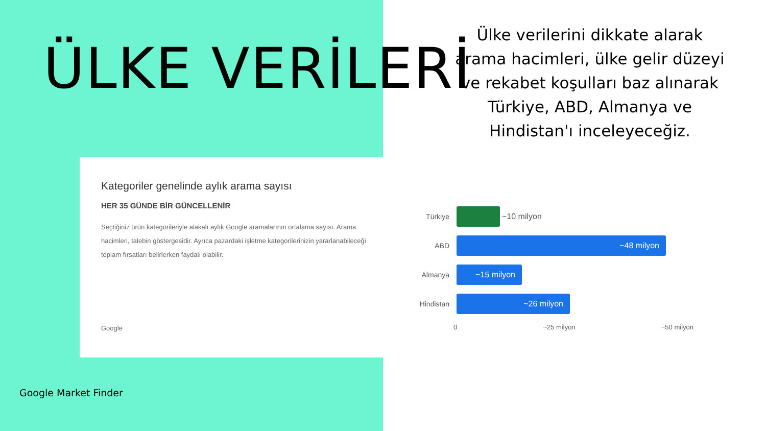ÜLKE VERİLERİ
Ülke verilerini dikkate alarak arama hacimleri, ülke gelir düzeyi ve rekabet koşulları baz alınarak Türkiye, ABD, Almanya ve Hindistan'ı inceleyeceğiz.
Kategoriler genelinde aylık arama sayısı
HER 35 GÜNDE BİR GÜNCELLENİR
Seçtiğiniz ürün kategorileriyle alakalı aylık Google aramalarının ortalama sayısı. Arama hacimleri, talebin göstergesidir. Ayrıca pazardaki işletme kategorilerinizin yararlanabileceği toplam fırsatları belirlerken faydalı olabilir.
Google
Türkiye ~10 milyon
ABD
~48 milyon
Almanya
~15 milyon
Hindistan
~26 milyon
0 ~25 milyon ~50 milyon
Google Market Finder